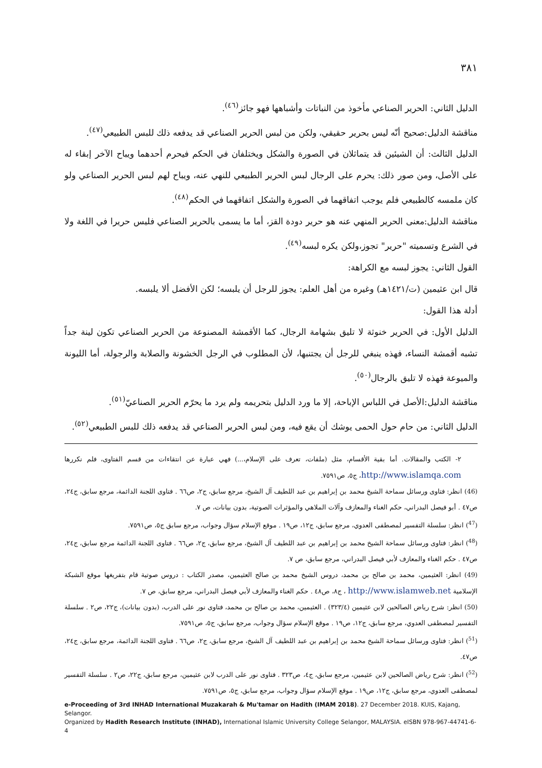٣٨١
الدليل الثاني: الحرير الصناعي مأخوذ من النباتات وأشباهها فهو جائز<sup>(٤٦)</sup>.
مناقشة الدليل:صحيح أنّه ليس بحرير حقيقي، ولكن من لبس الحرير الصناعي قد يدفعه ذلك للبس الطبيعي<sup>(٤٧)</sup>.
الدليل الثالث: أن الشيئين قد يتماثلان في الصورة والشكل ويختلفان في الحكم فيحرم أحدهما ويباح الآخر إبقاء له على الأصل، ومن صور ذلك: يحرم على الرجال لبس الحرير الطبيعي للنهي عنه، ويباح لهم لبس الحرير الصناعي ولو كان ملمسه كالطبيعي فلم يوجب اتفاقهما في الصورة والشكل اتفاقهما في الحكم<sup>(٤٨)</sup>.
مناقشة الدليل:معنى الحرير المنهي عنه هو حرير دودة القز، أما ما يسمى بالحرير الصناعي فليس حريرا في اللغة ولا في الشرع وتسميته "حرير" تجوز،ولكن يكره لبسه<sup>(٤٩)</sup>.
القول الثاني: يجوز لبسه مع الكراهة:
قال ابن عثيمين (ت/١٤٢١هـ) وغيره من أهل العلم: يجوز للرجل أن يلبسه؛ لكن الأفضل ألا يلبسه.
أدلة هذا القول:
الدليل الأول: في الحرير خنوثة لا تليق بشهامة الرجال، كما الأقمشة المصنوعة من الحرير الصناعي تكون لينة جداً تشبه أقمشة النساء، فهذه ينبغي للرجل أن يجتنبها، لأن المطلوب في الرجل الخشونة والصلابة والرجولة، أما الليونة والميوعة فهذه لا تليق بالرجال<sup>(٥٠)</sup>.
مناقشة الدليل:الأصل في اللباس الإباحة، إلا ما ورد الدليل بتحريمه ولم يرد ما يحرّم الحرير الصناعيّ<sup>(٥١)</sup>.
الدليل الثاني: من حام حول الحمى يوشك أن يقع فيه، ومن لبس الحرير الصناعي قد يدفعه ذلك للبس الطبيعي<sup>(٥٢)</sup>.
٢- الكتب والمقالات. أما بقية الأقسام، مثل (ملفات، تعرف على الإسلام،...) فهي عبارة عن انتقاءات من قسم الفتاوى، فلم نكررها http://www.islamqa.com، ج٥، ص٧٥٩١.
(46) انظر: فتاوى ورسائل سماحة الشيخ محمد بن إبراهيم بن عبد اللطيف آل الشيخ، مرجع سابق، ج٢، ص٦٦ . فتاوى اللجنة الدائمة، مرجع سابق، ج٢٤، ص٤٧ . أبو فيصل البدراني، حكم الغناء والمعازف وآلات الملاهي والمؤثرات الصوتية، بدون بيانات، ص ٧.
(<sup>47</sup>) انظر: سلسلة التفسير لمصطفى العدوي، مرجع سابق، ج١٢، ص١٩ . موقع الإسلام سؤال وجواب، مرجع سابق ج٥، ص٧٥٩١.
(<sup>48</sup>) انظر: فتاوى ورسائل سماحة الشيخ محمد بن إبراهيم بن عبد اللطيف آل الشيخ، مرجع سابق، ج٢، ص٦٦ . فتاوى اللجنة الدائمة مرجع سابق، ج٢٤، ص٤٧ . حكم الغناء والمعازف لأبي فيصل البدراني، مرجع سابق، ص ٧.
(49) انظر: العثيمين، محمد بن صالح بن محمد، دروس الشيخ محمد بن صالح العثيمين، مصدر الكتاب : دروس صوتية قام بتفريغها موقع الشبكة الإسلامية http://www.islamweb.net ، ج٨، ص٤٨ . حكم الغناء والمعازف لأبي فيصل البدراني، مرجع سابق، ص ٧.
(50) انظر: شرح رياض الصالحين لابن عثيمين (٣٢٣/٤) . العثيمين، محمد بن صالح بن محمد، فتاوى نور على الدرب، (بدون بيانات)، ج٢٢، ص٢ . سلسلة التفسير لمصطفى العدوي، مرجع سابق، ج١٢، ص١٩ . موقع الإسلام سؤال وجواب، مرجع سابق، ج٥، ص٧٥٩١.
(<sup>51</sup>) انظر: فتاوى ورسائل سماحة الشيخ محمد بن إبراهيم بن عبد اللطيف آل الشيخ، مرجع سابق، ج٢، ص٦٦ . فتاوى اللجنة الدائمة، مرجع سابق، ج٢٤، ص٤٧.
(<sup>52</sup>) انظر: شرح رياض الصالحين لابن عثيمين، مرجع سابق، ج٤، ص٣٢٣ . فتاوى نور على الدرب لابن عثيمين، مرجع سابق، ج٢٢، ص٢ . سلسلة التفسير لمصطفى العدوي، مرجع سابق، ج١٢، ص١٩ . موقع الإسلام سؤال وجواب، مرجع سابق، ج٥، ص٧٥٩١.
e-Proceeding of 3rd INHAD International Muzakarah & Mu'tamar on Hadith (IMAM 2018). 27 December 2018. KUIS, Kajang, Selangor.
Organized by Hadith Research Institute (INHAD), International Islamic University College Selangor, MALAYSIA. eISBN 978-967-44741-6-4